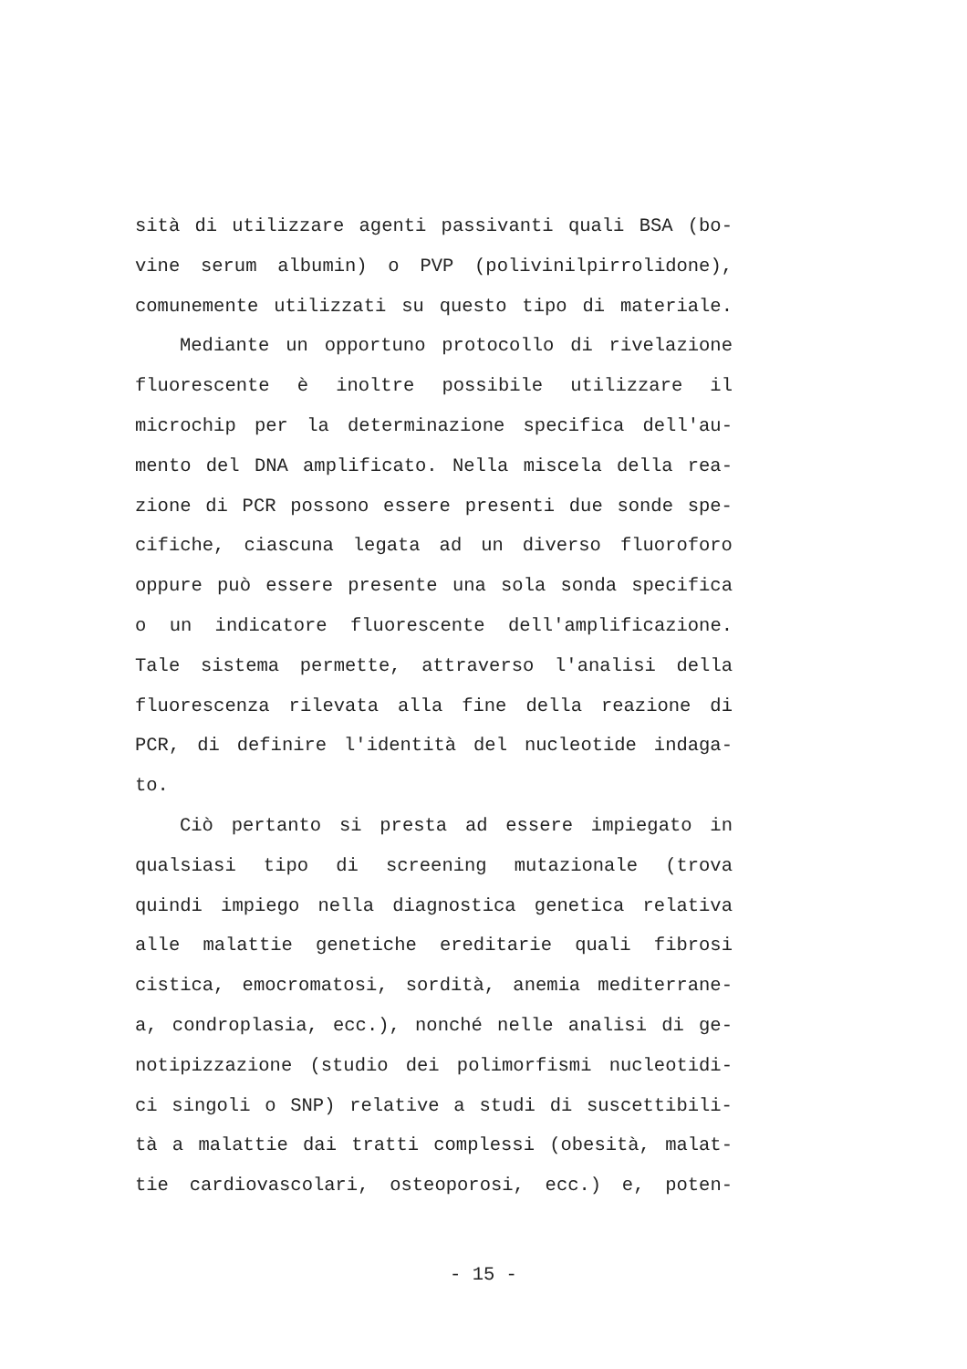sità di utilizzare agenti passivanti quali BSA (bo-
vine serum albumin) o PVP (polivinilpirrolidone),
comunemente utilizzati su questo tipo di materiale.
Mediante un opportuno protocollo di rivelazione
fluorescente è inoltre possibile utilizzare il
microchip per la determinazione specifica dell'au-
mento del DNA amplificato. Nella miscela della rea-
zione di PCR possono essere presenti due sonde spe-
cifiche, ciascuna legata ad un diverso fluoroforo
oppure può essere presente una sola sonda specifica
o un indicatore fluorescente dell'amplificazione.
Tale sistema permette, attraverso l'analisi della
fluorescenza rilevata alla fine della reazione di
PCR, di definire l'identità del nucleotide indaga-
to.
Ciò pertanto si presta ad essere impiegato in
qualsiasi tipo di screening mutazionale (trova
quindi impiego nella diagnostica genetica relativa
alle malattie genetiche ereditarie quali fibrosi
cistica, emocromatosi, sordità, anemia mediterrane-
a, condroplasia, ecc.), nonché nelle analisi di ge-
notipizzazione (studio dei polimorfismi nucleotidi-
ci singoli o SNP) relative a studi di suscettibili-
tà a malattie dai tratti complessi (obesità, malat-
tie cardiovascolari, osteoporosi, ecc.) e, poten-
- 15 -